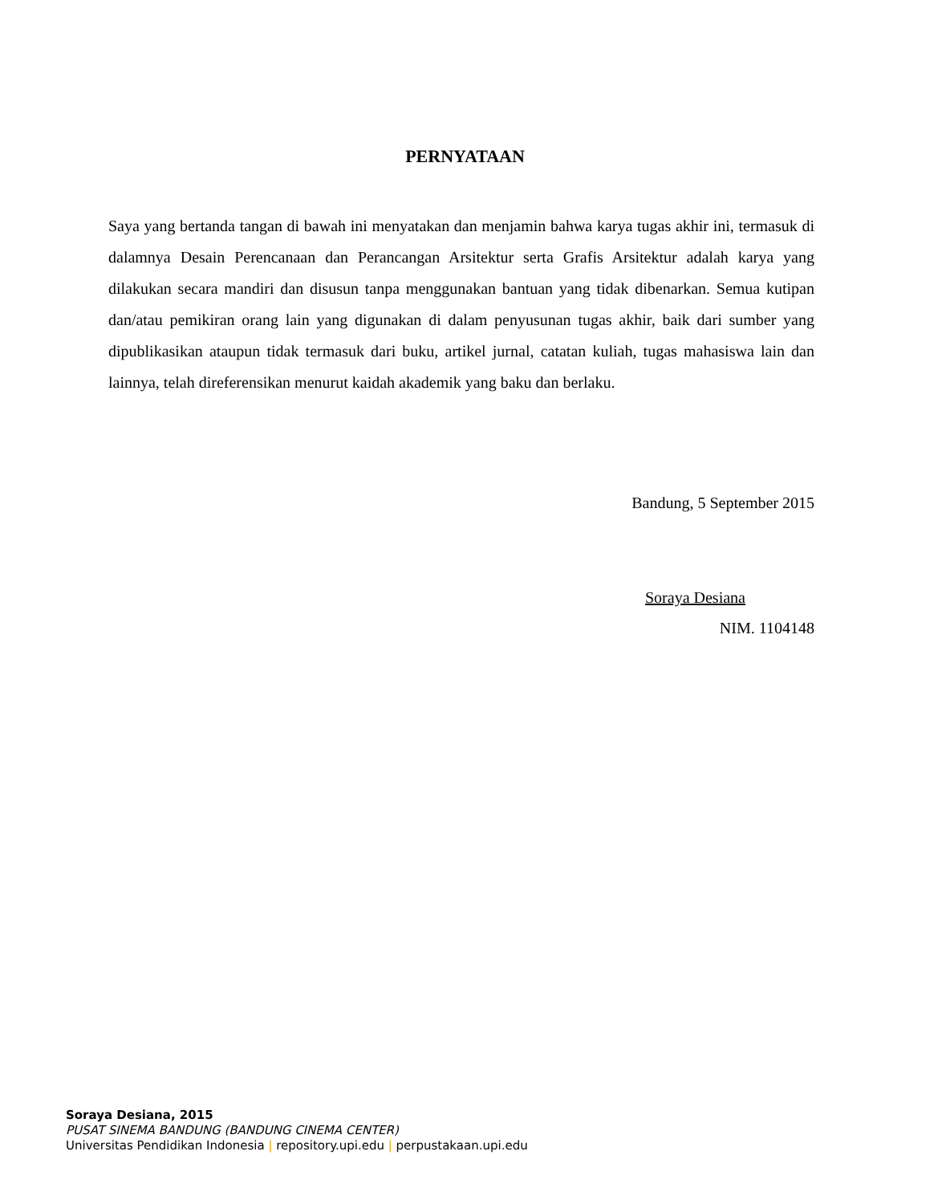PERNYATAAN
Saya yang bertanda tangan di bawah ini menyatakan dan menjamin bahwa karya tugas akhir ini, termasuk di dalamnya Desain Perencanaan dan Perancangan Arsitektur serta Grafis Arsitektur adalah karya yang dilakukan secara mandiri dan disusun tanpa menggunakan bantuan yang tidak dibenarkan. Semua kutipan dan/atau pemikiran orang lain yang digunakan di dalam penyusunan tugas akhir, baik dari sumber yang dipublikasikan ataupun tidak termasuk dari buku, artikel jurnal, catatan kuliah, tugas mahasiswa lain dan lainnya, telah direferensikan menurut kaidah akademik yang baku dan berlaku.
Bandung, 5 September 2015
Soraya Desiana
NIM. 1104148
Soraya Desiana, 2015
PUSAT SINEMA BANDUNG (BANDUNG CINEMA CENTER)
Universitas Pendidikan Indonesia | repository.upi.edu | perpustakaan.upi.edu